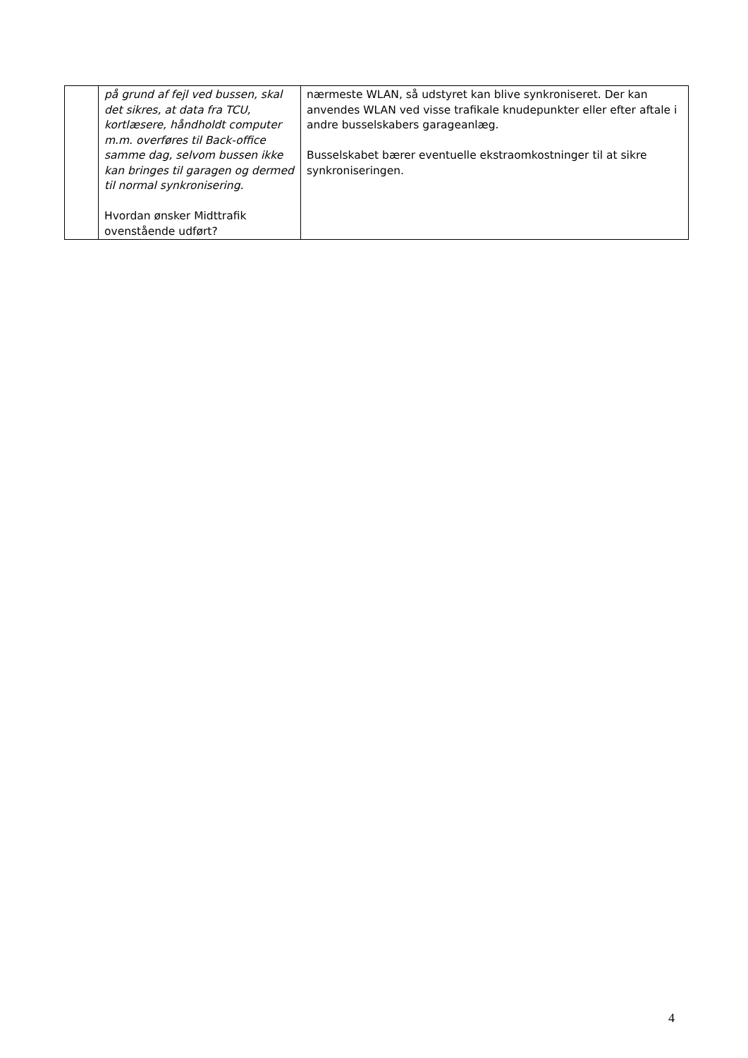| | på grund af fejl ved bussen, skal det sikres, at data fra TCU, kortlæsere, håndholdt computer m.m. overføres til Back-office samme dag, selvom bussen ikke kan bringes til garagen og dermed til normal synkronisering. Hvordan ønsker Midttrafik ovenstående udført? | nærmeste WLAN, så udstyret kan blive synkroniseret. Der kan anvendes WLAN ved visse trafikale knudepunkter eller efter aftale i andre busselskabers garageanlæg. Busselskabet bærer eventuelle ekstraomkostninger til at sikre synkroniseringen. |
4